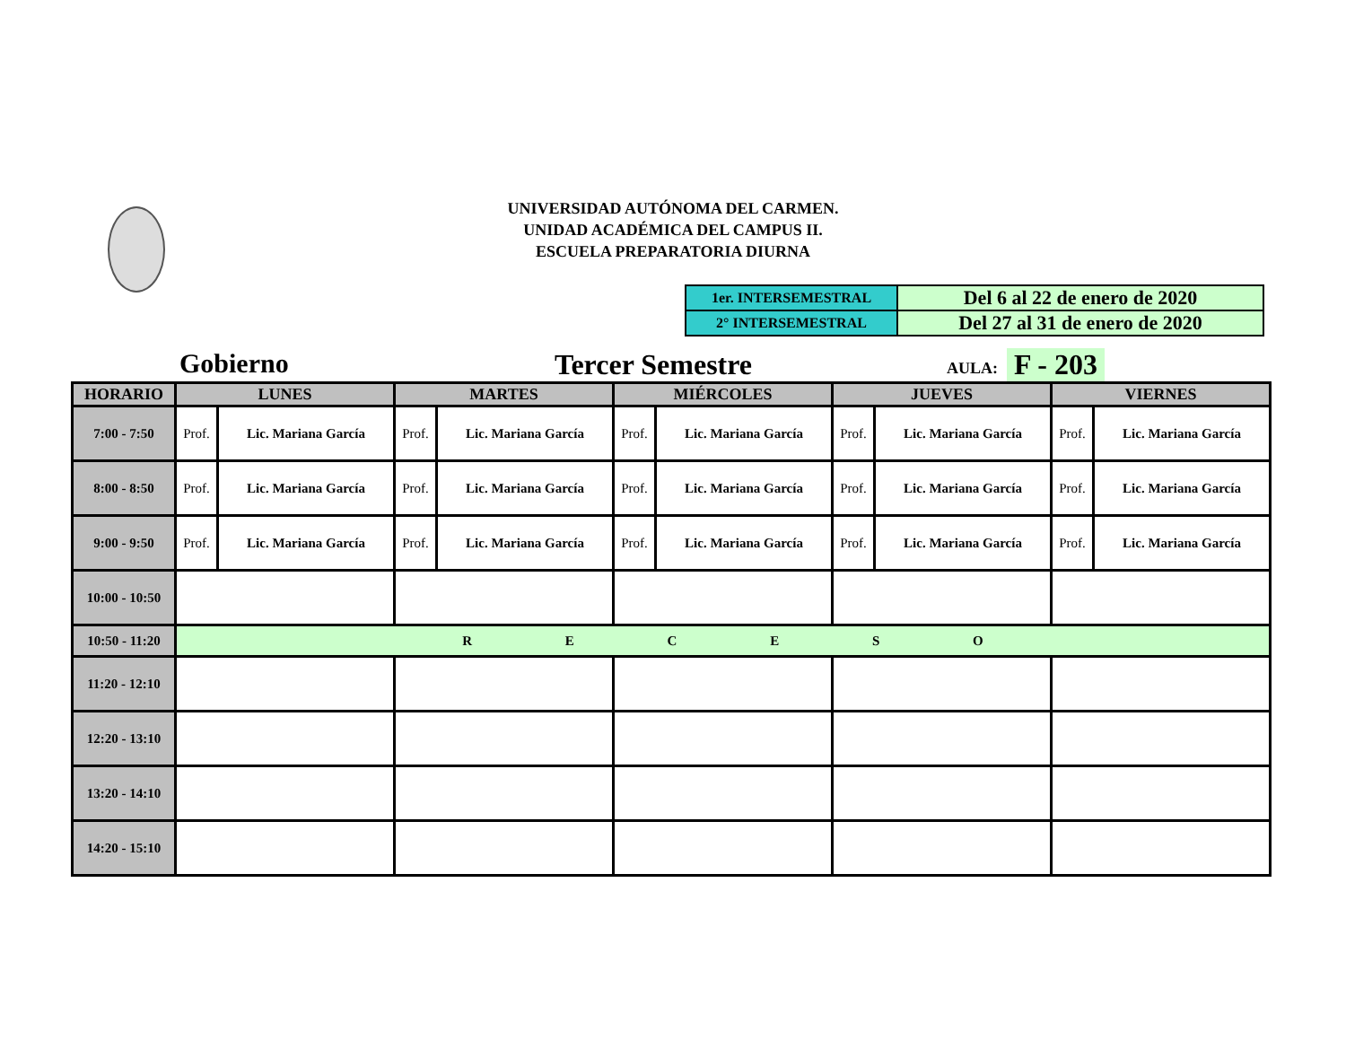UNIVERSIDAD AUTÓNOMA DEL CARMEN.
UNIDAD ACADÉMICA DEL CAMPUS II.
ESCUELA PREPARATORIA DIURNA
| 1er. INTERSEMESTRAL | Del 6 al 22 de enero de 2020 |
| 2° INTERSEMESTRAL | Del 27 al 31 de enero de 2020 |
Gobierno Tercer Semestre AULA: F - 203
| HORARIO | LUNES | | MARTES | | MIÉRCOLES | | JUEVES | | VIERNES | |
| --- | --- | --- | --- | --- | --- | --- | --- | --- | --- | --- |
| 7:00 - 7:50 | Prof. | Lic. Mariana García | Prof. | Lic. Mariana García | Prof. | Lic. Mariana García | Prof. | Lic. Mariana García | Prof. | Lic. Mariana García |
| 8:00 - 8:50 | Prof. | Lic. Mariana García | Prof. | Lic. Mariana García | Prof. | Lic. Mariana García | Prof. | Lic. Mariana García | Prof. | Lic. Mariana García |
| 9:00 - 9:50 | Prof. | Lic. Mariana García | Prof. | Lic. Mariana García | Prof. | Lic. Mariana García | Prof. | Lic. Mariana García | Prof. | Lic. Mariana García |
| 10:00 - 10:50 | | | | | | | | | | |
| 10:50 - 11:20 | R E C E S O | | | | | | | | | |
| 11:20 - 12:10 | | | | | | | | | | |
| 12:20 - 13:10 | | | | | | | | | | |
| 13:20 - 14:10 | | | | | | | | | | |
| 14:20 - 15:10 | | | | | | | | | | |